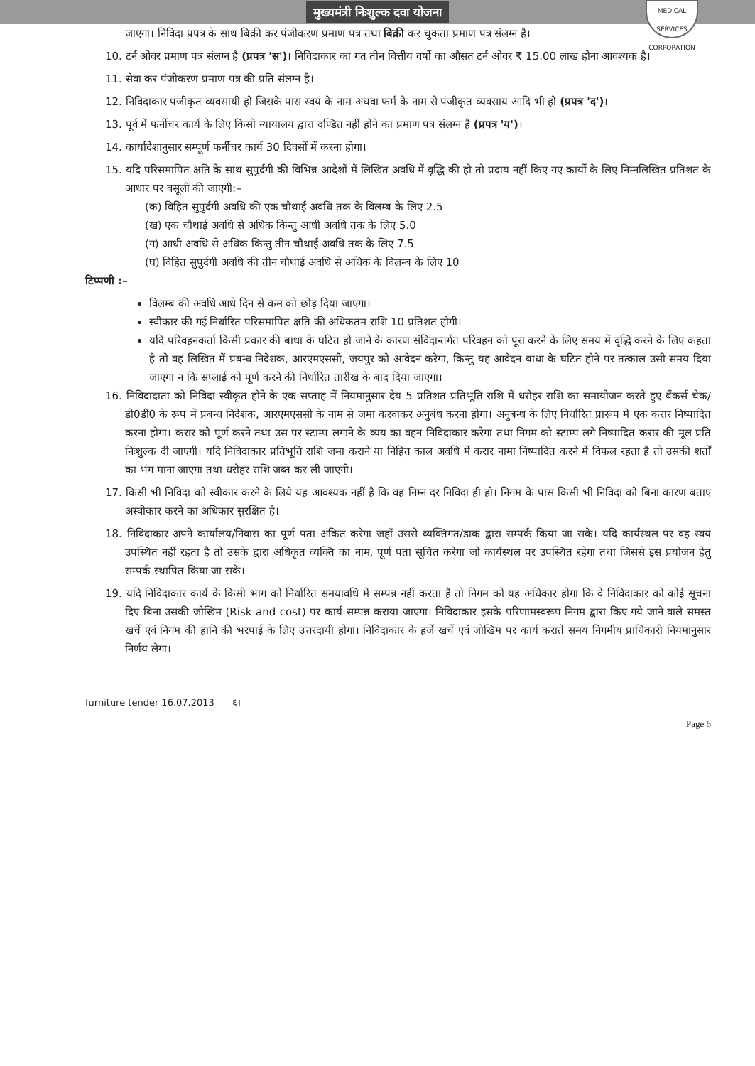मुख्यमंत्री निःशुल्क दवा योजना
MEDICAL SERVICES CORPORATION
जाएगा। निविदा प्रपत्र के साथ बिक्री कर पंजीकरण प्रमाण पत्र तथा बिक्री कर चुकता प्रमाण पत्र संलग्न है।
10. टर्न ओवर प्रमाण पत्र संलग्न है (प्रपत्र 'स')। निविदाकार का गत तीन वित्तीय वर्षो का औसत टर्न ओवर ₹ 15.00 लाख होना आवश्यक है।
11. सेवा कर पंजीकरण प्रमाण पत्र की प्रति संलग्न है।
12. निविदाकार पंजीकृत व्यवसायी हो जिसके पास स्वयं के नाम अथवा फर्म के नाम से पंजीकृत व्यवसाय आदि भी हो (प्रपत्र 'द')।
13. पूर्व में फर्नीचर कार्य के लिए किसी न्यायालय द्वारा दण्डित नहीं होने का प्रमाण पत्र संलग्न है (प्रपत्र 'य')।
14. कार्यादेशानुसार सम्पूर्ण फर्नीचर कार्य 30 दिवसों में करना होगा।
15. यदि परिसमापित क्षति के साथ सुपुर्दगी की विभिन्न आदेशों में लिखित अवधि में वृद्धि की हो तो प्रदाय नहीं किए गए कार्यो के लिए निम्नलिखित प्रतिशत के आधार पर वसूली की जाएगी:–
(क) विहित सुपुर्दगी अवधि की एक चौथाई अवधि तक के विलम्ब के लिए 2.5
(ख) एक चौथाई अवधि से अधिक किन्तु आधी अवधि तक के लिए 5.0
(ग) आधी अवधि से अधिक किन्तु तीन चौथाई अवधि तक के लिए 7.5
(घ) विहित सुपुर्दगी अवधि की तीन चौथाई अवधि से अधिक के विलम्ब के लिए 10
टिप्पणी :–
विलम्ब की अवधि आधे दिन से कम को छोड़ दिया जाएगा।
स्वीकार की गई निर्धारित परिसमापित क्षति की अधिकतम राशि 10 प्रतिशत होगी।
यदि परिवहनकर्ता किसी प्रकार की बाधा के घटित हो जाने के कारण संविदान्तर्गत परिवहन को पूरा करने के लिए समय में वृद्धि करने के लिए कहता है तो वह लिखित में प्रबन्ध निदेशक, आरएमएससी, जयपुर को आवेदन करेगा, किन्तु यह आवेदन बाधा के घटित होने पर तत्काल उसी समय दिया जाएगा न कि सप्लाई को पूर्ण करने की निर्धारित तारीख के बाद दिया जाएगा।
16. निविदादाता को निविदा स्वीकृत होने के एक सप्ताह में नियमानुसार देय 5 प्रतिशत प्रतिभूति राशि में धरोहर राशि का समायोजन करते हुए बैंकर्स चेक/डी0डी0 के रूप में प्रबन्ध निदेशक, आरएमएससी के नाम से जमा करवाकर अनुबंध करना होगा। अनुबन्ध के लिए निर्धारित प्रारूप में एक करार निष्पादित करना होगा। करार को पूर्ण करने तथा उस पर स्टाम्प लगाने के व्यय का वहन निविदाकार करेगा तथा निगम को स्टाम्प लगे निष्पादित करार की मूल प्रति निःशुल्क दी जाएगी। यदि निविदाकार प्रतिभूति राशि जमा कराने या निहित काल अवधि में करार नामा निष्पादित करने में विफल रहता है तो उसकी शर्तों का भंग माना जाएगा तथा धरोहर राशि जब्त कर ली जाएगी।
17. किसी भी निविदा को स्वीकार करने के लिये यह आवश्यक नहीं है कि वह निम्न दर निविदा ही हो। निगम के पास किसी भी निविदा को बिना कारण बताए अस्वीकार करने का अधिकार सुरक्षित है।
18. निविदाकार अपने कार्यालय/निवास का पूर्ण पता अंकित करेगा जहाँ उससे व्यक्तिगत/डाक द्वारा सम्पर्क किया जा सके। यदि कार्यस्थल पर वह स्वयं उपस्थित नहीं रहता है तो उसके द्वारा अधिकृत व्यक्ति का नाम, पूर्ण पता सूचित करेगा जो कार्यस्थल पर उपस्थित रहेगा तथा जिससे इस प्रयोजन हेतु सम्पर्क स्थापित किया जा सके।
19. यदि निविदाकार कार्य के किसी भाग को निर्धारित समयावधि में सम्पन्न नहीं करता है तो निगम को यह अधिकार होगा कि वे निविदाकार को कोई सूचना दिए बिना उसकी जोखिम (Risk and cost) पर कार्य सम्पन्न कराया जाएगा। निविदाकार इसके परिणामस्वरूप निगम द्वारा किए गये जाने वाले समस्त खर्चे एवं निगम की हानि की भरपाई के लिए उत्तरदायी होगा। निविदाकार के हर्जे खर्चे एवं जोखिम पर कार्य कराते समय निगमीय प्राधिकारी नियमानुसार निर्णय लेगा।
furniture tender 16.07.2013 ६। Page 6